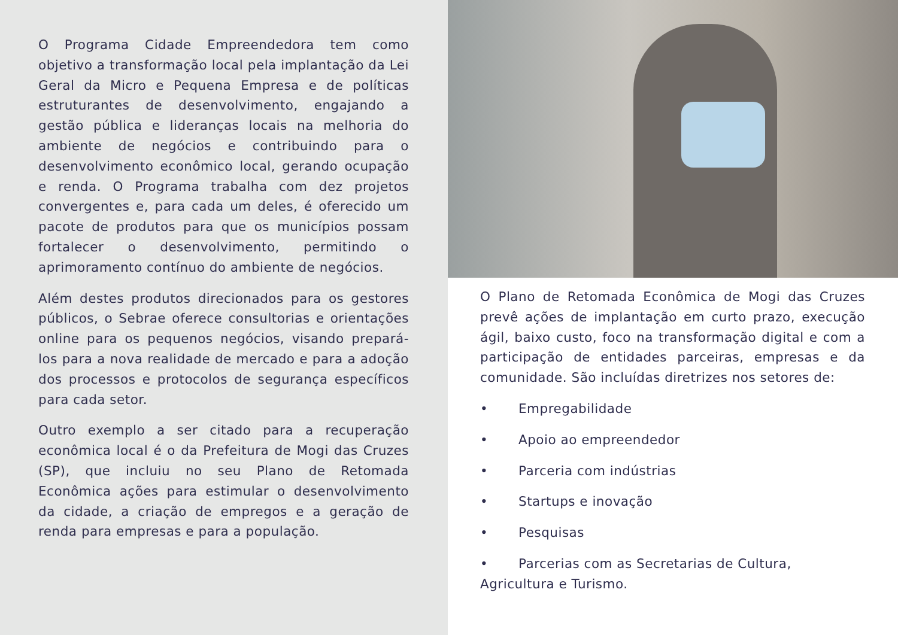O Programa Cidade Empreendedora tem como objetivo a transformação local pela implantação da Lei Geral da Micro e Pequena Empresa e de políticas estruturantes de desenvolvimento, engajando a gestão pública e lideranças locais na melhoria do ambiente de negócios e contribuindo para o desenvolvimento econômico local, gerando ocupação e renda. O Programa trabalha com dez projetos convergentes e, para cada um deles, é oferecido um pacote de produtos para que os municípios possam fortalecer o desenvolvimento, permitindo o aprimoramento contínuo do ambiente de negócios.
Além destes produtos direcionados para os gestores públicos, o Sebrae oferece consultorias e orientações online para os pequenos negócios, visando prepará-los para a nova realidade de mercado e para a adoção dos processos e protocolos de segurança específicos para cada setor.
Outro exemplo a ser citado para a recuperação econômica local é o da Prefeitura de Mogi das Cruzes (SP), que incluiu no seu Plano de Retomada Econômica ações para estimular o desenvolvimento da cidade, a criação de empregos e a geração de renda para empresas e para a população.
O Plano de Retomada Econômica de Mogi das Cruzes prevê ações de implantação em curto prazo, execução ágil, baixo custo, foco na transformação digital e com a participação de entidades parceiras, empresas e da comunidade. São incluídas diretrizes nos setores de:
• Empregabilidade
• Apoio ao empreendedor
• Parceria com indústrias
• Startups e inovação
• Pesquisas
• Parcerias com as Secretarias de Cultura, Agricultura e Turismo.